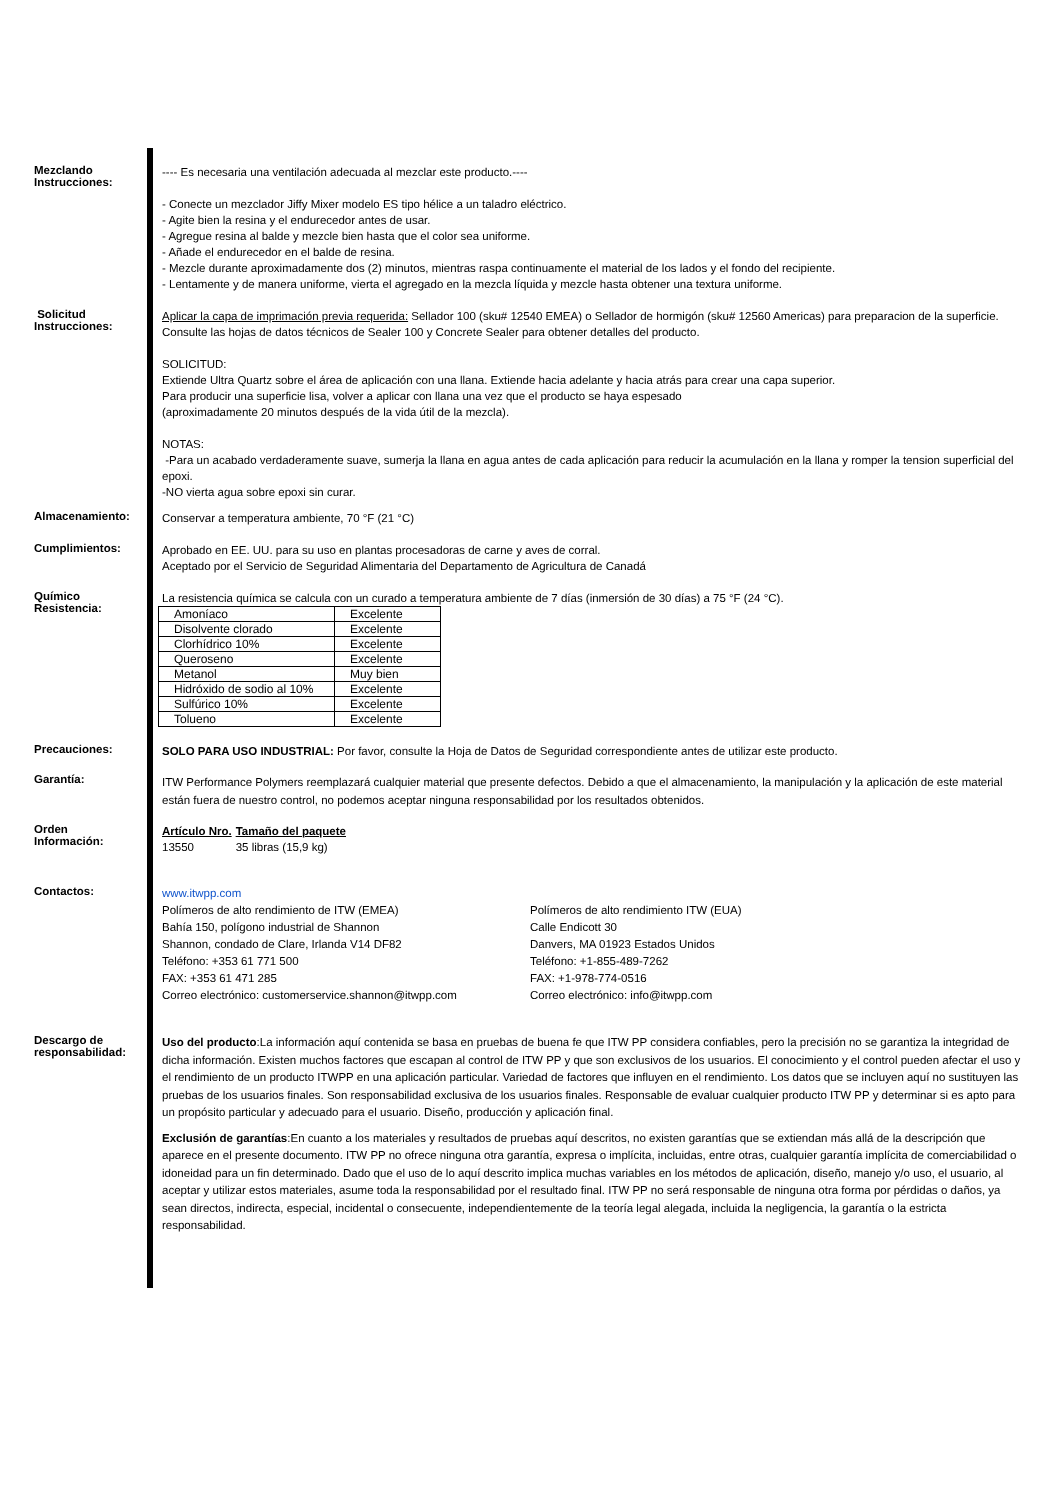Mezclando
Instrucciones:
---- Es necesaria una ventilación adecuada al mezclar este producto.----
- Conecte un mezclador Jiffy Mixer modelo ES tipo hélice a un taladro eléctrico.
- Agite bien la resina y el endurecedor antes de usar.
- Agregue resina al balde y mezcle bien hasta que el color sea uniforme.
- Añade el endurecedor en el balde de resina.
- Mezcle durante aproximadamente dos (2) minutos, mientras raspa continuamente el material de los lados y el fondo del recipiente.
- Lentamente y de manera uniforme, vierta el agregado en la mezcla líquida y mezcle hasta obtener una textura uniforme.
Solicitud
Instrucciones:
Aplicar la capa de imprimación previa requerida: Sellador 100 (sku# 12540 EMEA) o Sellador de hormigón (sku# 12560 Americas) para preparacion de la superficie. Consulte las hojas de datos técnicos de Sealer 100 y Concrete Sealer para obtener detalles del producto.
SOLICITUD:
Extiende Ultra Quartz sobre el área de aplicación con una llana. Extiende hacia adelante y hacia atrás para crear una capa superior.
Para producir una superficie lisa, volver a aplicar con llana una vez que el producto se haya espesado
(aproximadamente 20 minutos después de la vida útil de la mezcla).
NOTAS:
-Para un acabado verdaderamente suave, sumerja la llana en agua antes de cada aplicación para reducir la acumulación en la llana y romper la tension superficial del epoxi.
-NO vierta agua sobre epoxi sin curar.
Almacenamiento:
Conservar a temperatura ambiente, 70 °F (21 °C)
Cumplimientos:
Aprobado en EE. UU. para su uso en plantas procesadoras de carne y aves de corral.
Aceptado por el Servicio de Seguridad Alimentaria del Departamento de Agricultura de Canadá
Químico
Resistencia:
La resistencia química se calcula con un curado a temperatura ambiente de 7 días (inmersión de 30 días) a 75 °F (24 °C).
| Amoníaco | Excelente |
| Disolvente clorado | Excelente |
| Clorhídrico 10% | Excelente |
| Queroseno | Excelente |
| Metanol | Muy bien |
| Hidróxido de sodio al 10% | Excelente |
| Sulfúrico 10% | Excelente |
| Tolueno | Excelente |
Precauciones:
SOLO PARA USO INDUSTRIAL: Por favor, consulte la Hoja de Datos de Seguridad correspondiente antes de utilizar este producto.
Garantía:
ITW Performance Polymers reemplazará cualquier material que presente defectos. Debido a que el almacenamiento, la manipulación y la aplicación de este material están fuera de nuestro control, no podemos aceptar ninguna responsabilidad por los resultados obtenidos.
Orden
Información:
| Artículo Nro. | Tamaño del paquete |
| --- | --- |
| 13550 | 35 libras (15,9 kg) |
Contactos:
www.itwpp.com
Polímeros de alto rendimiento de ITW (EMEA)
Bahía 150, polígono industrial de Shannon
Shannon, condado de Clare, Irlanda V14 DF82
Teléfono: +353 61 771 500
FAX: +353 61 471 285
Correo electrónico: customerservice.shannon@itwpp.com
Polímeros de alto rendimiento ITW (EUA)
Calle Endicott 30
Danvers, MA 01923 Estados Unidos
Teléfono: +1-855-489-7262
FAX: +1-978-774-0516
Correo electrónico: info@itwpp.com
Descargo de
responsabilidad:
Uso del producto:La información aquí contenida se basa en pruebas de buena fe que ITW PP considera confiables, pero la precisión no se garantiza la integridad de dicha información. Existen muchos factores que escapan al control de ITW PP y que son exclusivos de los usuarios. El conocimiento y el control pueden afectar el uso y el rendimiento de un producto ITWPP en una aplicación particular. Variedad de factores que influyen en el rendimiento. Los datos que se incluyen aquí no sustituyen las pruebas de los usuarios finales. Son responsabilidad exclusiva de los usuarios finales. Responsable de evaluar cualquier producto ITW PP y determinar si es apto para un propósito particular y adecuado para el usuario. Diseño, producción y aplicación final.
Exclusión de garantías:En cuanto a los materiales y resultados de pruebas aquí descritos, no existen garantías que se extiendan más allá de la descripción que aparece en el presente documento. ITW PP no ofrece ninguna otra garantía, expresa o implícita, incluidas, entre otras, cualquier garantía implícita de comerciabilidad o idoneidad para un fin determinado. Dado que el uso de lo aquí descrito implica muchas variables en los métodos de aplicación, diseño, manejo y/o uso, el usuario, al aceptar y utilizar estos materiales, asume toda la responsabilidad por el resultado final. ITW PP no será responsable de ninguna otra forma por pérdidas o daños, ya sean directos, indirecta, especial, incidental o consecuente, independientemente de la teoría legal alegada, incluida la negligencia, la garantía o la estricta responsabilidad.